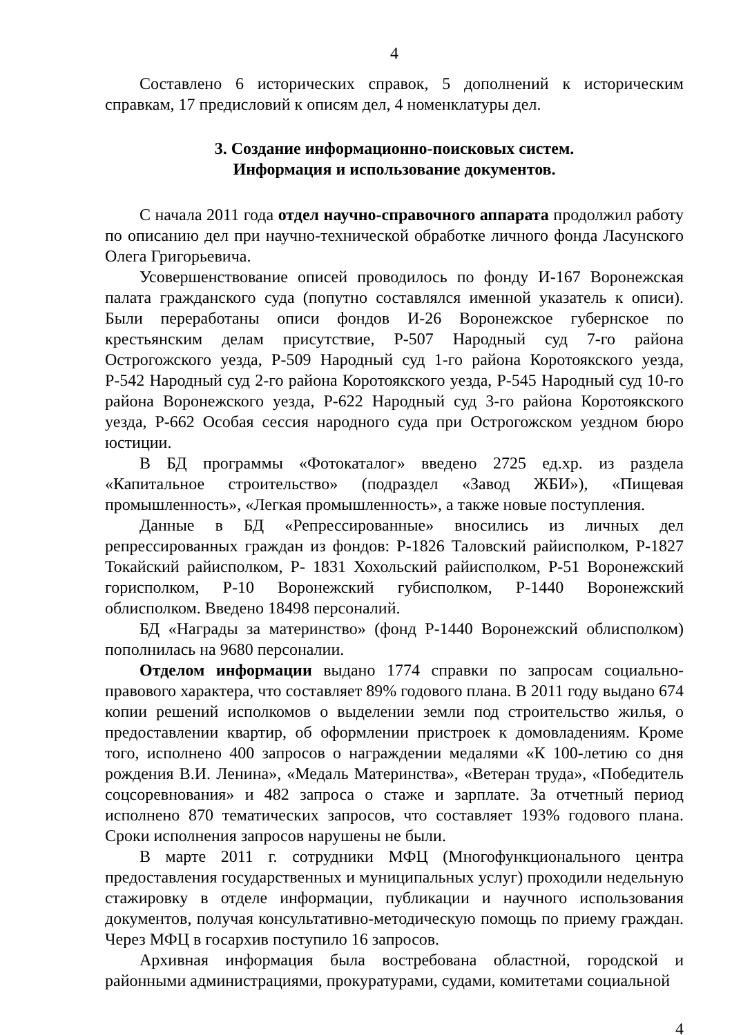4
Составлено 6 исторических справок, 5 дополнений к историческим справкам, 17 предисловий к описям дел, 4 номенклатуры дел.
3. Создание информационно-поисковых систем.
Информация и использование документов.
С начала 2011 года отдел научно-справочного аппарата продолжил работу по описанию дел при научно-технической обработке личного фонда Ласунского Олега Григорьевича.
Усовершенствование описей проводилось по фонду И-167 Воронежская палата гражданского суда (попутно составлялся именной указатель к описи). Были переработаны описи фондов И-26 Воронежское губернское по крестьянским делам присутствие, Р-507 Народный суд 7-го района Острогожского уезда, Р-509 Народный суд 1-го района Коротоякского уезда, Р-542 Народный суд 2-го района Коротоякского уезда, Р-545 Народный суд 10-го района Воронежского уезда, Р-622 Народный суд 3-го района Коротоякского уезда, Р-662 Особая сессия народного суда при Острогожском уездном бюро юстиции.
В БД программы «Фотокаталог» введено 2725 ед.хр. из раздела «Капитальное строительство» (подраздел «Завод ЖБИ»), «Пищевая промышленность», «Легкая промышленность», а также новые поступления.
Данные в БД «Репрессированные» вносились из личных дел репрессированных граждан из фондов: Р-1826 Таловский райисполком, Р-1827 Токайский райисполком, Р- 1831 Хохольский райисполком, Р-51 Воронежский горисполком, Р-10 Воронежский губисполком, Р-1440 Воронежский облисполком. Введено 18498 персоналий.
БД «Награды за материнство» (фонд Р-1440 Воронежский облисполком) пополнилась на 9680 персоналии.
Отделом информации выдано 1774 справки по запросам социально-правового характера, что составляет 89% годового плана. В 2011 году выдано 674 копии решений исполкомов о выделении земли под строительство жилья, о предоставлении квартир, об оформлении пристроек к домовладениям. Кроме того, исполнено 400 запросов о награждении медалями «К 100-летию со дня рождения В.И. Ленина», «Медаль Материнства», «Ветеран труда», «Победитель соцсоревнования» и 482 запроса о стаже и зарплате. За отчетный период исполнено 870 тематических запросов, что составляет 193% годового плана. Сроки исполнения запросов нарушены не были.
В марте 2011 г. сотрудники МФЦ (Многофункционального центра предоставления государственных и муниципальных услуг) проходили недельную стажировку в отделе информации, публикации и научного использования документов, получая консультативно-методическую помощь по приему граждан. Через МФЦ в госархив поступило 16 запросов.
Архивная информация была востребована областной, городской и районными администрациями, прокуратурами, судами, комитетами социальной
4